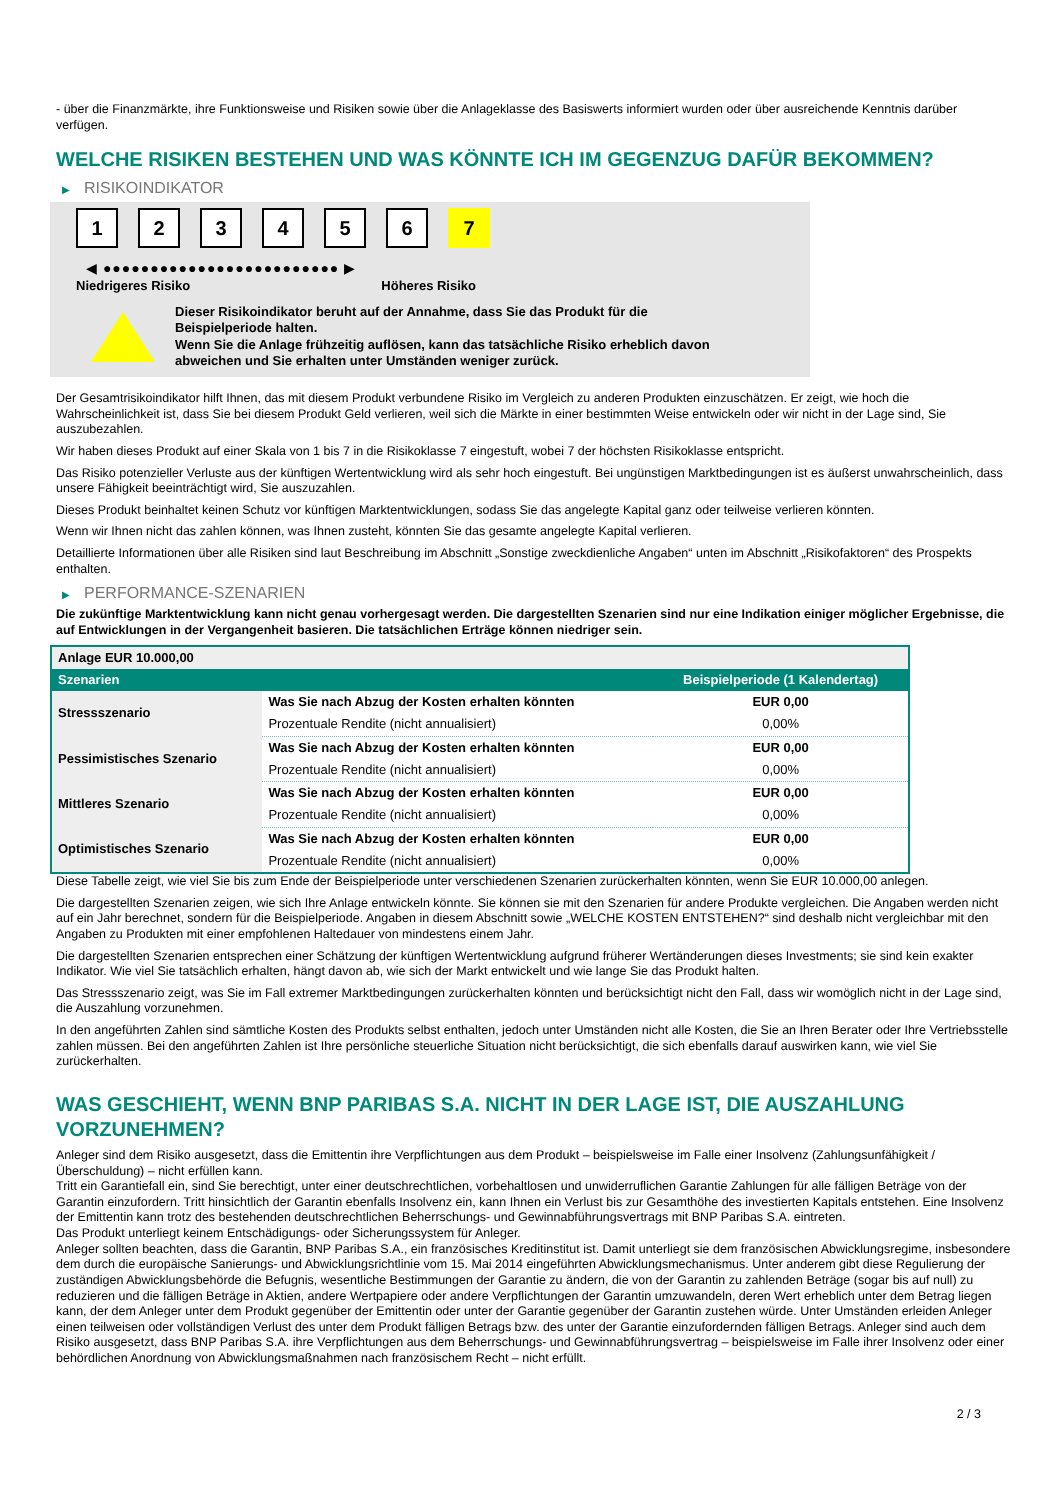- über die Finanzmärkte, ihre Funktionsweise und Risiken sowie über die Anlageklasse des Basiswerts informiert wurden oder über ausreichende Kenntnis darüber verfügen.
WELCHE RISIKEN BESTEHEN UND WAS KÖNNTE ICH IM GEGENZUG DAFÜR BEKOMMEN?
▶ RISIKOINDIKATOR
1 2 3 4 5 6 7
◀ ●●●●●●●●●●●●●●●●●●●●●●●●● ▶
Niedrigeres Risiko Höheres Risiko
Dieser Risikoindikator beruht auf der Annahme, dass Sie das Produkt für die
Beispielperiode halten.
Wenn Sie die Anlage frühzeitig auflösen, kann das tatsächliche Risiko erheblich davon
abweichen und Sie erhalten unter Umständen weniger zurück.
Der Gesamtrisikoindikator hilft Ihnen, das mit diesem Produkt verbundene Risiko im Vergleich zu anderen Produkten einzuschätzen. Er zeigt, wie hoch die Wahrscheinlichkeit ist, dass Sie bei diesem Produkt Geld verlieren, weil sich die Märkte in einer bestimmten Weise entwickeln oder wir nicht in der Lage sind, Sie auszubezahlen.
Wir haben dieses Produkt auf einer Skala von 1 bis 7 in die Risikoklasse 7 eingestuft, wobei 7 der höchsten Risikoklasse entspricht.
Das Risiko potenzieller Verluste aus der künftigen Wertentwicklung wird als sehr hoch eingestuft. Bei ungünstigen Marktbedingungen ist es äußerst unwahrscheinlich, dass unsere Fähigkeit beeinträchtigt wird, Sie auszuzahlen.
Dieses Produkt beinhaltet keinen Schutz vor künftigen Marktentwicklungen, sodass Sie das angelegte Kapital ganz oder teilweise verlieren könnten.
Wenn wir Ihnen nicht das zahlen können, was Ihnen zusteht, könnten Sie das gesamte angelegte Kapital verlieren.
Detaillierte Informationen über alle Risiken sind laut Beschreibung im Abschnitt „Sonstige zweckdienliche Angaben“ unten im Abschnitt „Risikofaktoren“ des Prospekts enthalten.
▶ PERFORMANCE-SZENARIEN
Die zukünftige Marktentwicklung kann nicht genau vorhergesagt werden. Die dargestellten Szenarien sind nur eine Indikation einiger möglicher Ergebnisse, die auf Entwicklungen in der Vergangenheit basieren. Die tatsächlichen Erträge können niedriger sein.
| Anlage EUR 10.000,00 | | |
| Szenarien | | Beispielperiode (1 Kalendertag) |
| Stressszenario | Was Sie nach Abzug der Kosten erhalten könnten | EUR 0,00 |
| | Prozentuale Rendite (nicht annualisiert) | 0,00% |
| Pessimistisches Szenario | Was Sie nach Abzug der Kosten erhalten könnten | EUR 0,00 |
| | Prozentuale Rendite (nicht annualisiert) | 0,00% |
| Mittleres Szenario | Was Sie nach Abzug der Kosten erhalten könnten | EUR 0,00 |
| | Prozentuale Rendite (nicht annualisiert) | 0,00% |
| Optimistisches Szenario | Was Sie nach Abzug der Kosten erhalten könnten | EUR 0,00 |
| | Prozentuale Rendite (nicht annualisiert) | 0,00% |
Diese Tabelle zeigt, wie viel Sie bis zum Ende der Beispielperiode unter verschiedenen Szenarien zurückerhalten könnten, wenn Sie EUR 10.000,00 anlegen.
Die dargestellten Szenarien zeigen, wie sich Ihre Anlage entwickeln könnte. Sie können sie mit den Szenarien für andere Produkte vergleichen. Die Angaben werden nicht auf ein Jahr berechnet, sondern für die Beispielperiode. Angaben in diesem Abschnitt sowie „WELCHE KOSTEN ENTSTEHEN?“ sind deshalb nicht vergleichbar mit den Angaben zu Produkten mit einer empfohlenen Haltedauer von mindestens einem Jahr.
Die dargestellten Szenarien entsprechen einer Schätzung der künftigen Wertentwicklung aufgrund früherer Wertänderungen dieses Investments; sie sind kein exakter Indikator. Wie viel Sie tatsächlich erhalten, hängt davon ab, wie sich der Markt entwickelt und wie lange Sie das Produkt halten.
Das Stressszenario zeigt, was Sie im Fall extremer Marktbedingungen zurückerhalten könnten und berücksichtigt nicht den Fall, dass wir womöglich nicht in der Lage sind, die Auszahlung vorzunehmen.
In den angeführten Zahlen sind sämtliche Kosten des Produkts selbst enthalten, jedoch unter Umständen nicht alle Kosten, die Sie an Ihren Berater oder Ihre Vertriebsstelle zahlen müssen. Bei den angeführten Zahlen ist Ihre persönliche steuerliche Situation nicht berücksichtigt, die sich ebenfalls darauf auswirken kann, wie viel Sie zurückerhalten.
WAS GESCHIEHT, WENN BNP PARIBAS S.A. NICHT IN DER LAGE IST, DIE AUSZAHLUNG VORZUNEHMEN?
Anleger sind dem Risiko ausgesetzt, dass die Emittentin ihre Verpflichtungen aus dem Produkt – beispielsweise im Falle einer Insolvenz (Zahlungsunfähigkeit / Überschuldung) – nicht erfüllen kann.
Tritt ein Garantiefall ein, sind Sie berechtigt, unter einer deutschrechtlichen, vorbehaltlosen und unwiderruflichen Garantie Zahlungen für alle fälligen Beträge von der Garantin einzufordern. Tritt hinsichtlich der Garantin ebenfalls Insolvenz ein, kann Ihnen ein Verlust bis zur Gesamthöhe des investierten Kapitals entstehen. Eine Insolvenz der Emittentin kann trotz des bestehenden deutschrechtlichen Beherrschungs- und Gewinnabführungsvertrags mit BNP Paribas S.A. eintreten.
Das Produkt unterliegt keinem Entschädigungs- oder Sicherungssystem für Anleger.
Anleger sollten beachten, dass die Garantin, BNP Paribas S.A., ein französisches Kreditinstitut ist. Damit unterliegt sie dem französischen Abwicklungsregime, insbesondere dem durch die europäische Sanierungs- und Abwicklungsrichtlinie vom 15. Mai 2014 eingeführten Abwicklungsmechanismus. Unter anderem gibt diese Regulierung der zuständigen Abwicklungsbehörde die Befugnis, wesentliche Bestimmungen der Garantie zu ändern, die von der Garantin zu zahlenden Beträge (sogar bis auf null) zu reduzieren und die fälligen Beträge in Aktien, andere Wertpapiere oder andere Verpflichtungen der Garantin umzuwandeln, deren Wert erheblich unter dem Betrag liegen kann, der dem Anleger unter dem Produkt gegenüber der Emittentin oder unter der Garantie gegenüber der Garantin zustehen würde. Unter Umständen erleiden Anleger einen teilweisen oder vollständigen Verlust des unter dem Produkt fälligen Betrags bzw. des unter der Garantie einzufordernden fälligen Betrags. Anleger sind auch dem Risiko ausgesetzt, dass BNP Paribas S.A. ihre Verpflichtungen aus dem Beherrschungs- und Gewinnabführungsvertrag – beispielsweise im Falle ihrer Insolvenz oder einer behördlichen Anordnung von Abwicklungsmaßnahmen nach französischem Recht – nicht erfüllt.
2 / 3